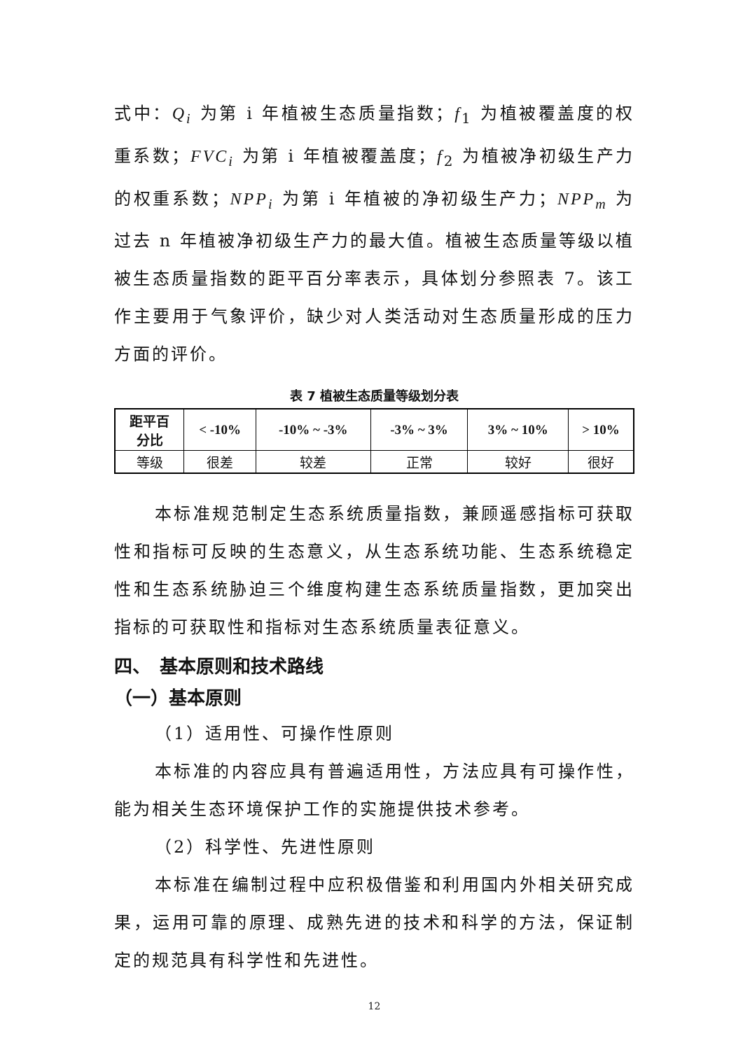式中：Q<sub>i</sub> 为第 i 年植被生态质量指数；f<sub>1</sub> 为植被覆盖度的权重系数；FVC<sub>i</sub> 为第 i 年植被覆盖度；f<sub>2</sub> 为植被净初级生产力的权重系数；NPP<sub>i</sub> 为第 i 年植被的净初级生产力；NPP<sub>m</sub> 为过去 n 年植被净初级生产力的最大值。植被生态质量等级以植被生态质量指数的距平百分率表示，具体划分参照表 7。该工作主要用于气象评价，缺少对人类活动对生态质量形成的压力方面的评价。
表 7 植被生态质量等级划分表
| 距平百 分比 | < -10% | -10% ~ -3% | -3% ~ 3% | 3% ~ 10% | > 10% |
| 等级 | 很差 | 较差 | 正常 | 较好 | 很好 |
本标准规范制定生态系统质量指数，兼顾遥感指标可获取性和指标可反映的生态意义，从生态系统功能、生态系统稳定性和生态系统胁迫三个维度构建生态系统质量指数，更加突出指标的可获取性和指标对生态系统质量表征意义。
四、　基本原则和技术路线
（一）基本原则
（1）适用性、可操作性原则
本标准的内容应具有普遍适用性，方法应具有可操作性，能为相关生态环境保护工作的实施提供技术参考。
（2）科学性、先进性原则
本标准在编制过程中应积极借鉴和利用国内外相关研究成果，运用可靠的原理、成熟先进的技术和科学的方法，保证制定的规范具有科学性和先进性。
12